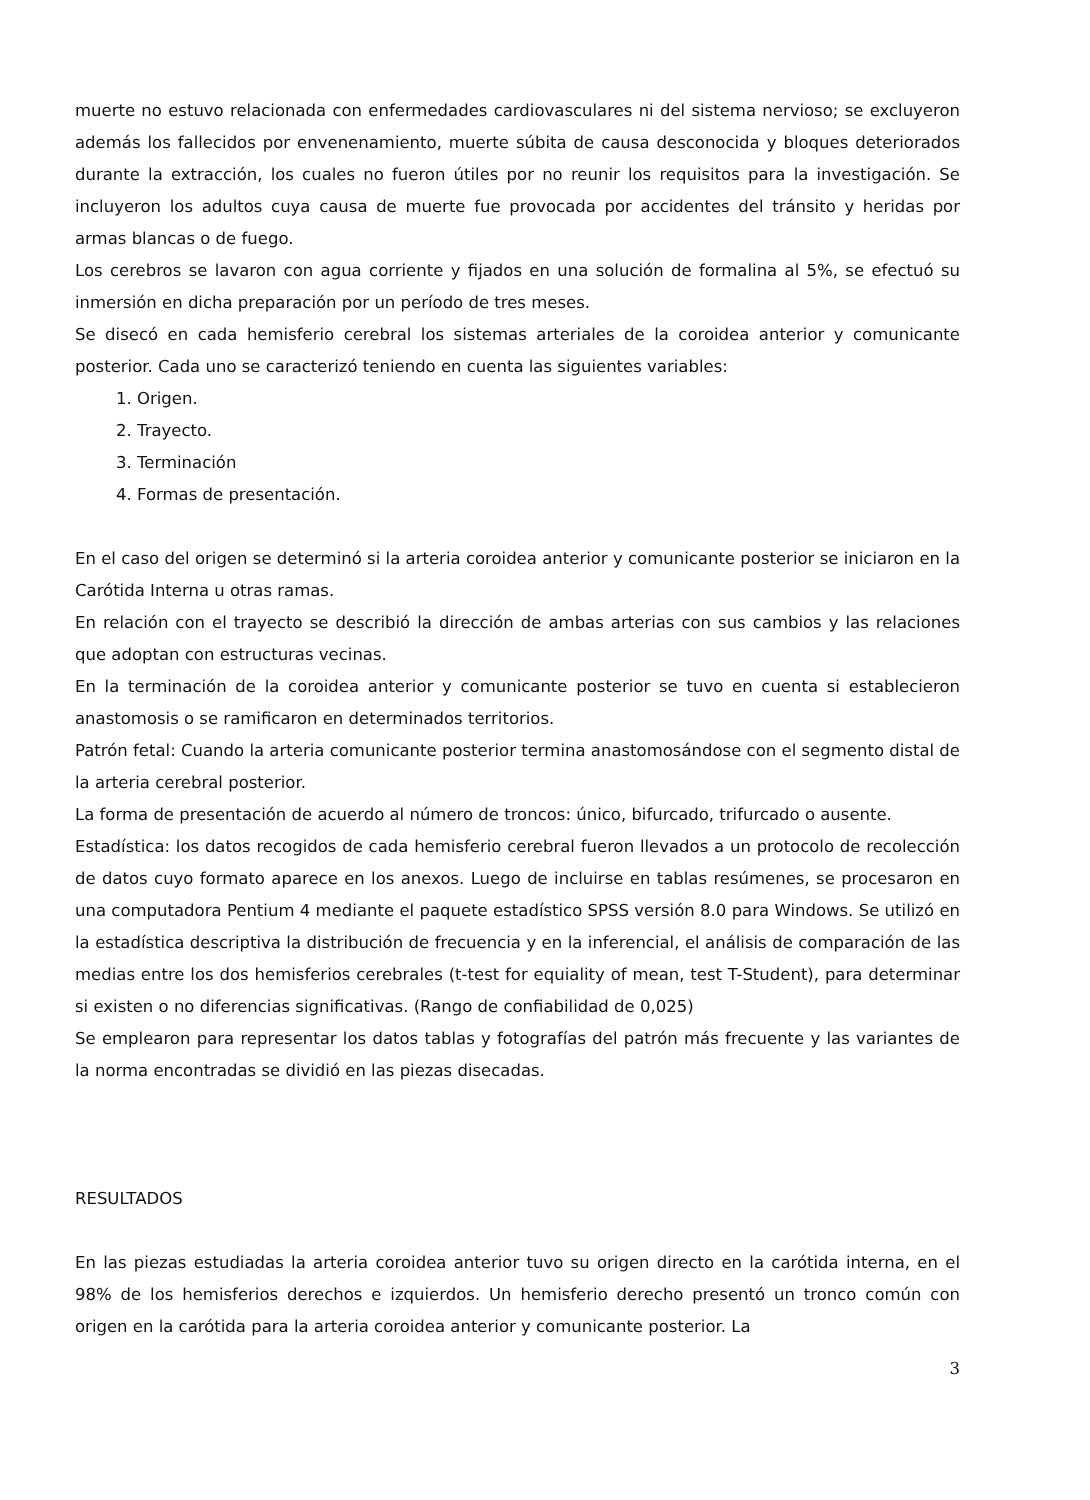muerte no estuvo relacionada con enfermedades cardiovasculares ni del sistema nervioso; se excluyeron además los fallecidos por envenenamiento, muerte súbita de causa desconocida y bloques deteriorados durante la extracción, los cuales no fueron útiles por no reunir los requisitos para la investigación. Se incluyeron los adultos cuya causa de muerte fue provocada por accidentes del tránsito y heridas por armas blancas o de fuego.
Los cerebros se lavaron con agua corriente y fijados en una solución de formalina al 5%, se efectuó su inmersión en dicha preparación por un período de tres meses.
Se disecó en cada hemisferio cerebral los sistemas arteriales de la coroidea anterior y comunicante posterior. Cada uno se caracterizó teniendo en cuenta las siguientes variables:
1. Origen.
2. Trayecto.
3. Terminación
4. Formas de presentación.
En el caso del origen se determinó si la arteria coroidea anterior y comunicante posterior se iniciaron en la Carótida Interna u otras ramas.
En relación con el trayecto se describió la dirección de ambas arterias con sus cambios y las relaciones que adoptan con estructuras vecinas.
En la terminación de la coroidea anterior y comunicante posterior se tuvo en cuenta si establecieron anastomosis o se ramificaron en determinados territorios.
Patrón fetal: Cuando la arteria comunicante posterior termina anastomosándose con el segmento distal de la arteria cerebral posterior.
La forma de presentación de acuerdo al número de troncos: único, bifurcado, trifurcado o ausente.
Estadística: los datos recogidos de cada hemisferio cerebral fueron llevados a un protocolo de recolección de datos cuyo formato aparece en los anexos. Luego de incluirse en tablas resúmenes, se procesaron en una computadora Pentium 4 mediante el paquete estadístico SPSS versión 8.0 para Windows. Se utilizó en la estadística descriptiva la distribución de frecuencia y en la inferencial, el análisis de comparación de las medias entre los dos hemisferios cerebrales (t-test for equiality of mean, test T-Student), para determinar si existen o no diferencias significativas. (Rango de confiabilidad de 0,025)
Se emplearon para representar los datos tablas y fotografías del patrón más frecuente y las variantes de la norma encontradas se dividió en las piezas disecadas.
RESULTADOS
En las piezas estudiadas la arteria coroidea anterior tuvo su origen directo en la carótida interna, en el 98% de los hemisferios derechos e izquierdos. Un hemisferio derecho presentó un tronco común con origen en la carótida para la arteria coroidea anterior y comunicante posterior. La
3